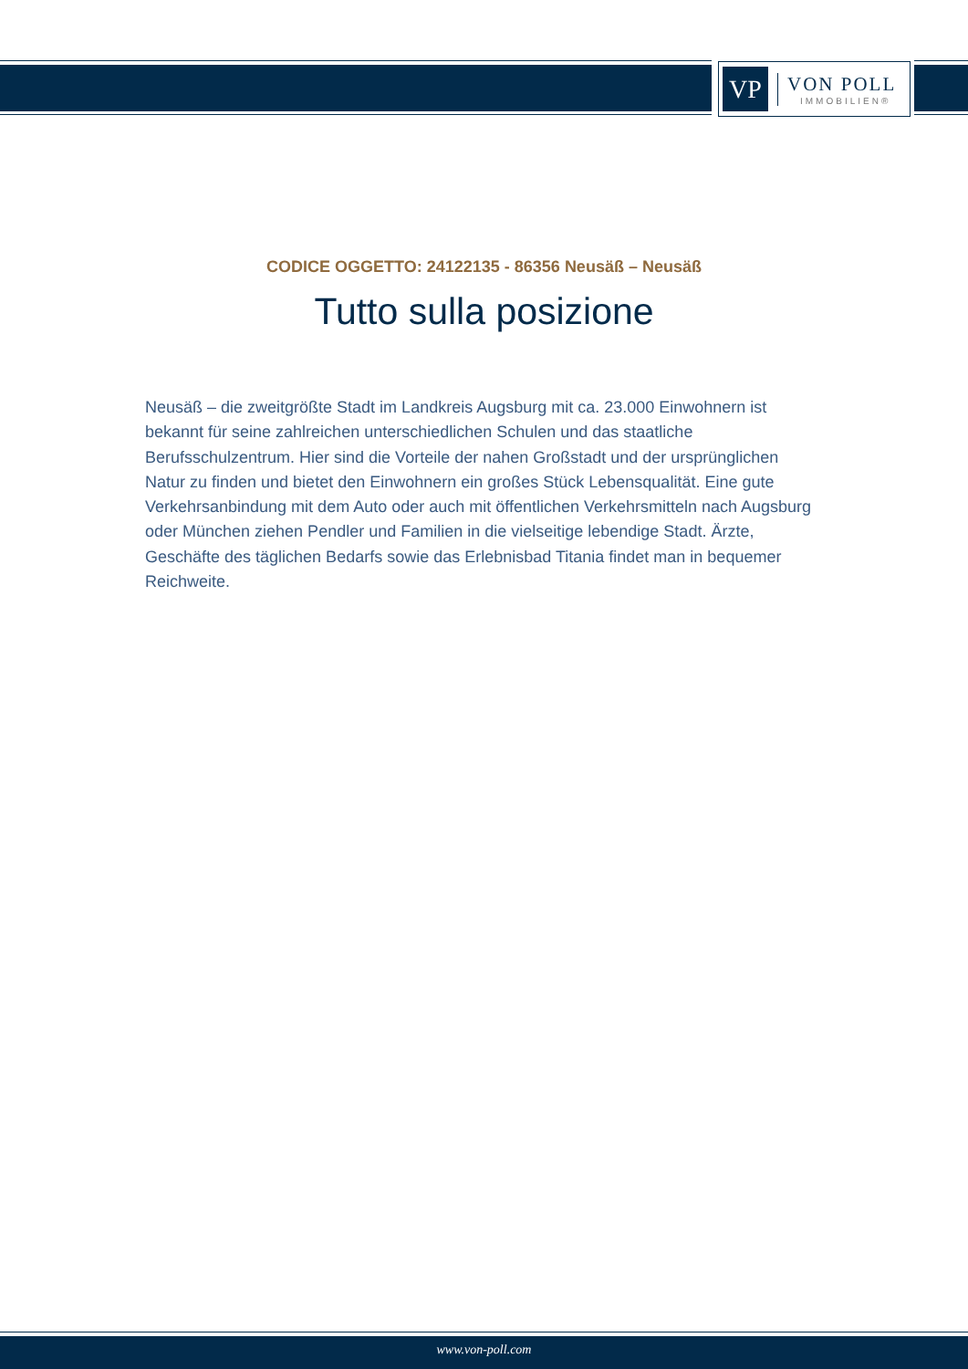VP
VON POLL
IMMOBILIEN®
CODICE OGGETTO: 24122135 - 86356 Neusäß – Neusäß
Tutto sulla posizione
Neusäß – die zweitgrößte Stadt im Landkreis Augsburg mit ca. 23.000 Einwohnern ist bekannt für seine zahlreichen unterschiedlichen Schulen und das staatliche Berufsschulzentrum. Hier sind die Vorteile der nahen Großstadt und der ursprünglichen Natur zu finden und bietet den Einwohnern ein großes Stück Lebensqualität. Eine gute Verkehrsanbindung mit dem Auto oder auch mit öffentlichen Verkehrsmitteln nach Augsburg oder München ziehen Pendler und Familien in die vielseitige lebendige Stadt. Ärzte, Geschäfte des täglichen Bedarfs sowie das Erlebnisbad Titania findet man in bequemer Reichweite.
www.von-poll.com